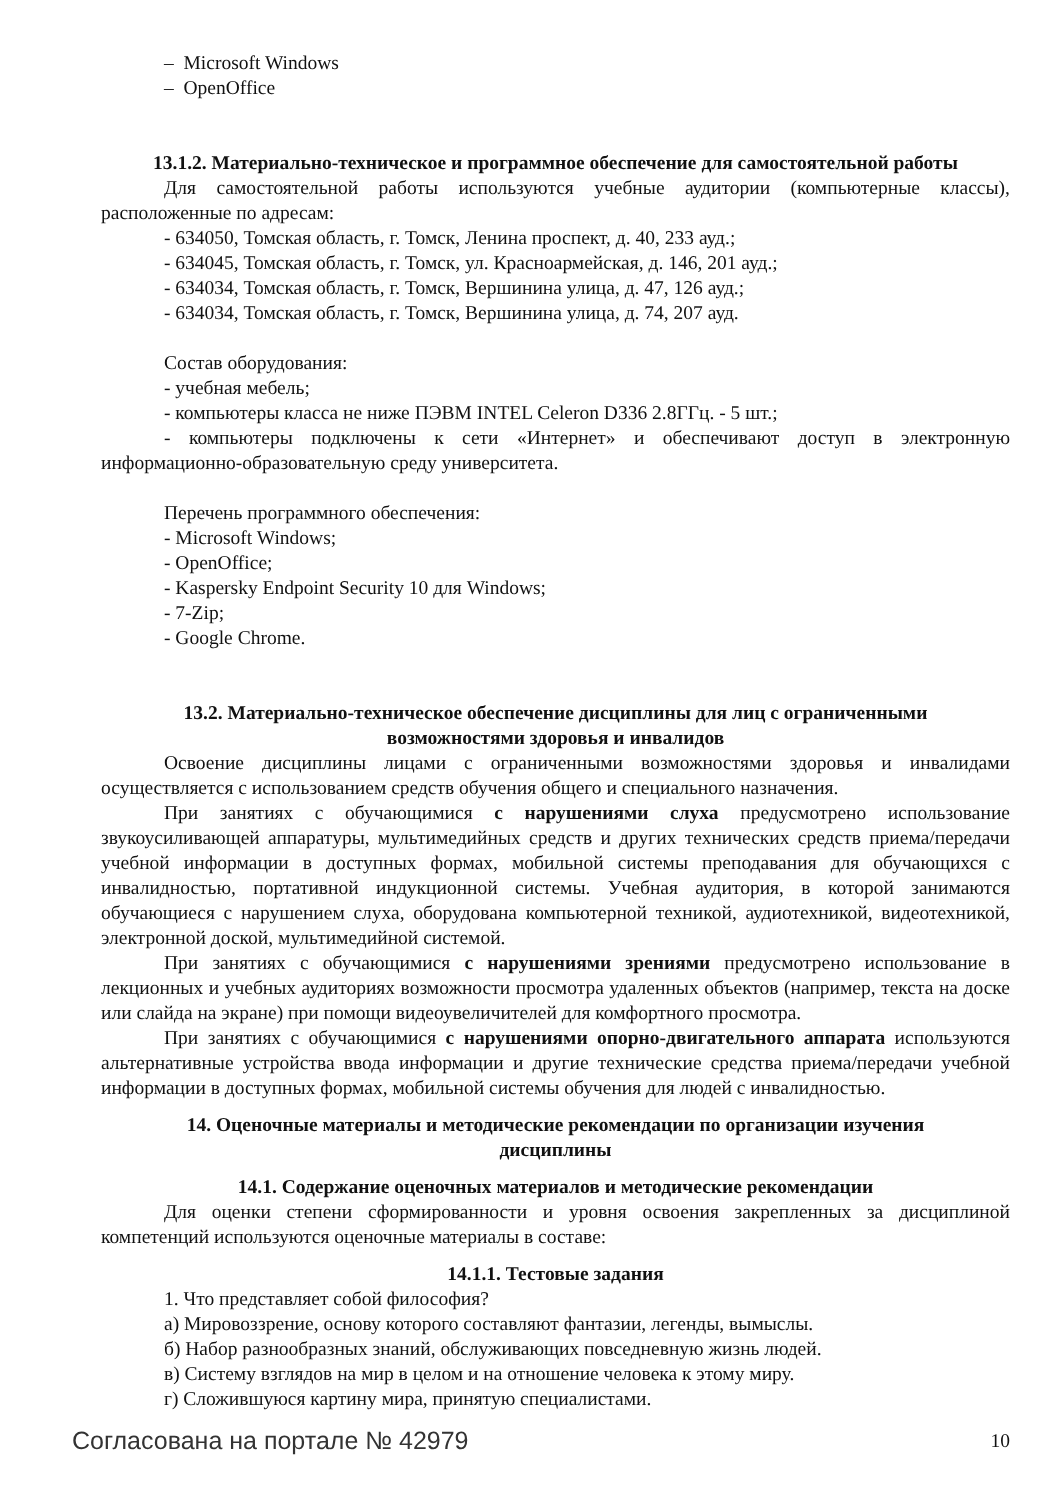– Microsoft Windows
– OpenOffice
13.1.2. Материально-техническое и программное обеспечение для самостоятельной работы
Для самостоятельной работы используются учебные аудитории (компьютерные классы), расположенные по адресам:
- 634050, Томская область, г. Томск, Ленина проспект, д. 40, 233 ауд.;
- 634045, Томская область, г. Томск, ул. Красноармейская, д. 146, 201 ауд.;
- 634034, Томская область, г. Томск, Вершинина улица, д. 47, 126 ауд.;
- 634034, Томская область, г. Томск, Вершинина улица, д. 74, 207 ауд.
Состав оборудования:
- учебная мебель;
- компьютеры класса не ниже ПЭВМ INTEL Celeron D336 2.8ГГц. - 5 шт.;
- компьютеры подключены к сети «Интернет» и обеспечивают доступ в электронную информационно-образовательную среду университета.
Перечень программного обеспечения:
- Microsoft Windows;
- OpenOffice;
- Kaspersky Endpoint Security 10 для Windows;
- 7-Zip;
- Google Chrome.
13.2. Материально-техническое обеспечение дисциплины для лиц с ограниченными
возможностями здоровья и инвалидов
Освоение дисциплины лицами с ограниченными возможностями здоровья и инвалидами осуществляется с использованием средств обучения общего и специального назначения.
При занятиях с обучающимися с нарушениями слуха предусмотрено использование звукоусиливающей аппаратуры, мультимедийных средств и других технических средств приема/передачи учебной информации в доступных формах, мобильной системы преподавания для обучающихся с инвалидностью, портативной индукционной системы. Учебная аудитория, в которой занимаются обучающиеся с нарушением слуха, оборудована компьютерной техникой, аудиотехникой, видеотехникой, электронной доской, мультимедийной системой.
При занятиях с обучающимися с нарушениями зрениями предусмотрено использование в лекционных и учебных аудиториях возможности просмотра удаленных объектов (например, текста на доске или слайда на экране) при помощи видеоувеличителей для комфортного просмотра.
При занятиях с обучающимися с нарушениями опорно-двигательного аппарата используются альтернативные устройства ввода информации и другие технические средства приема/передачи учебной информации в доступных формах, мобильной системы обучения для людей с инвалидностью.
14. Оценочные материалы и методические рекомендации по организации изучения
дисциплины
14.1. Содержание оценочных материалов и методические рекомендации
Для оценки степени сформированности и уровня освоения закрепленных за дисциплиной компетенций используются оценочные материалы в составе:
14.1.1. Тестовые задания
1. Что представляет собой философия?
а) Мировоззрение, основу которого составляют фантазии, легенды, вымыслы.
б) Набор разнообразных знаний, обслуживающих повседневную жизнь людей.
в) Систему взглядов на мир в целом и на отношение человека к этому миру.
г) Сложившуюся картину мира, принятую специалистами.
Согласована на портале № 42979 10